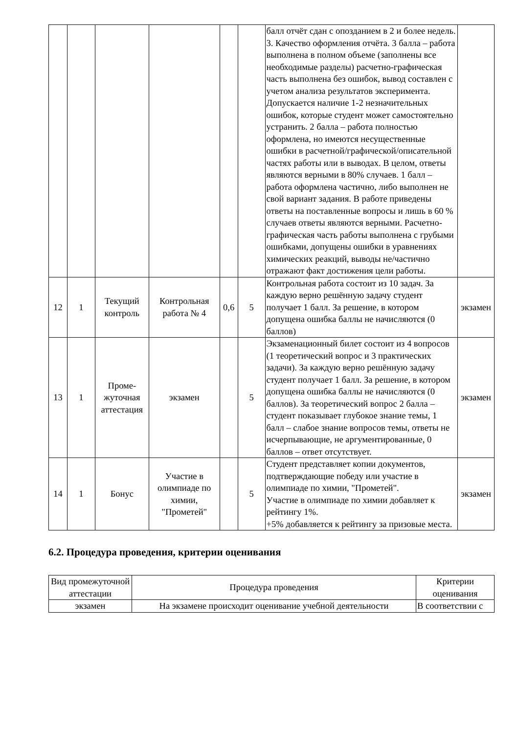| | | | | | | балл отчёт сдан с опозданием в 2 и более недель. 3. Качество оформления отчёта. 3 балла – работа выполнена в полном объеме (заполнены все необходимые разделы) расчетно-графическая часть выполнена без ошибок, вывод составлен с учетом анализа результатов эксперимента. Допускается наличие 1-2 незначительных ошибок, которые студент может самостоятельно устранить. 2 балла – работа полностью оформлена, но имеются несущественные ошибки в расчетной/графической/описательной частях работы или в выводах. В целом, ответы являются верными в 80% случаев. 1 балл – работа оформлена частично, либо выполнен не свой вариант задания. В работе приведены ответы на поставленные вопросы и лишь в 60 % случаев ответы являются верными. Расчетно-графическая часть работы выполнена с грубыми ошибками, допущены ошибки в уравнениях химических реакций, выводы не/частично отражают факт достижения цели работы. | |
| 12 | 1 | Текущий контроль | Контрольная работа № 4 | 0,6 | 5 | Контрольная работа состоит из 10 задач. За каждую верно решённую задачу студент получает 1 балл. За решение, в котором допущена ошибка баллы не начисляются (0 баллов) | экзамен |
| 13 | 1 | Проме-жуточная аттестация | экзамен | | 5 | Экзаменационный билет состоит из 4 вопросов (1 теоретический вопрос и 3 практических задачи). За каждую верно решённую задачу студент получает 1 балл. За решение, в котором допущена ошибка баллы не начисляются (0 баллов). За теоретический вопрос 2 балла – студент показывает глубокое знание темы, 1 балл – слабое знание вопросов темы, ответы не исчерпывающие, не аргументированные, 0 баллов – ответ отсутствует. | экзамен |
| 14 | 1 | Бонус | Участие в олимпиаде по химии, "Прометей" | | 5 | Студент представляет копии документов, подтверждающие победу или участие в олимпиаде по химии, "Прометей". Участие в олимпиаде по химии добавляет к рейтингу 1%. +5% добавляется к рейтингу за призовые места. | экзамен |
6.2. Процедура проведения, критерии оценивания
| Вид промежуточной аттестации | Процедура проведения | Критерии оценивания |
| --- | --- | --- |
| экзамен | На экзамене происходит оценивание учебной деятельности | В соответствии с |